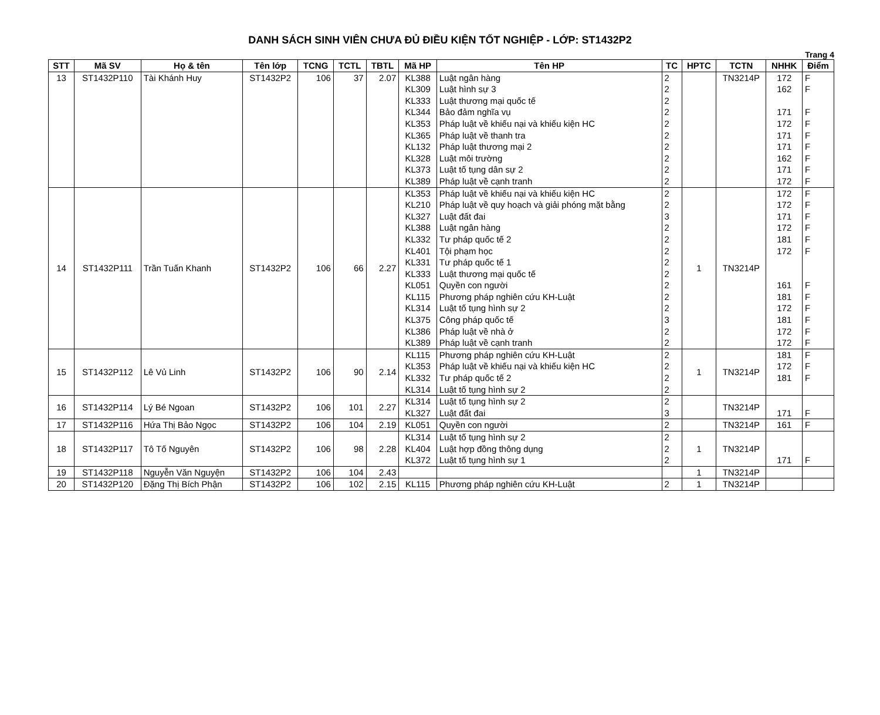DANH SÁCH SINH VIÊN CHƯA ĐỦ ĐIỀU KIỆN TỐT NGHIỆP - LỚP: ST1432P2
Trang 4
| STT | Mã SV | Họ & tên | Tên lớp | TCNG | TCTL | TBTL | Mã HP | Tên HP | TC | HPTC | TCTN | NHHK | Điểm |
| --- | --- | --- | --- | --- | --- | --- | --- | --- | --- | --- | --- | --- | --- |
| 13 | ST1432P110 | Tài Khánh Huy | ST1432P2 | 106 | 37 | 2.07 | KL388 KL309 KL333 KL344 KL353 KL365 KL132 KL328 KL373 KL389 | Luật ngân hàng Luật hình sự 3 Luật thương mại quốc tế Bảo đảm nghĩa vụ Pháp luật về khiếu nại và khiếu kiện HC Pháp luật về thanh tra Pháp luật thương mại 2 Luật môi trường Luật tố tụng dân sự 2 Pháp luật về cạnh tranh | 2 2 2 2 2 2 2 2 2 2 | | TN3214P | 172 162 171 172 171 171 162 171 172 | F F F F F F F F F |
| 14 | ST1432P111 | Trần Tuấn Khanh | ST1432P2 | 106 | 66 | 2.27 | KL353 KL210 KL327 KL388 KL332 KL401 KL331 KL333 KL051 KL115 KL314 KL375 KL386 KL389 | Pháp luật về khiếu nại và khiếu kiện HC Pháp luật về quy hoạch và giải phóng mặt bằng Luật đất đai Luật ngân hàng Tư pháp quốc tế 2 Tội phạm học Tư pháp quốc tế 1 Luật thương mại quốc tế Quyền con người Phương pháp nghiên cứu KH-Luật Luật tố tụng hình sự 2 Công pháp quốc tế Pháp luật về nhà ở Pháp luật về cạnh tranh | 2 2 3 2 2 2 2 2 2 2 2 3 2 2 | 1 | TN3214P | 172 172 171 172 181 172 161 181 172 181 172 172 | F F F F F F F F F F F F |
| 15 | ST1432P112 | Lê Vủ Linh | ST1432P2 | 106 | 90 | 2.14 | KL115 KL353 KL332 KL314 | Phương pháp nghiên cứu KH-Luật Pháp luật về khiếu nại và khiếu kiện HC Tư pháp quốc tế 2 Luật tố tụng hình sự 2 | 2 2 2 2 | 1 | TN3214P | 181 172 181 | F F F |
| 16 | ST1432P114 | Lý Bé Ngoan | ST1432P2 | 106 | 101 | 2.27 | KL314 KL327 | Luật tố tụng hình sự 2 Luật đất đai | 2 3 | | TN3214P | 171 | F |
| 17 | ST1432P116 | Hứa Thị Bảo Ngọc | ST1432P2 | 106 | 104 | 2.19 | KL051 | Quyền con người | 2 | | TN3214P | 161 | F |
| 18 | ST1432P117 | Tô Tố Nguyên | ST1432P2 | 106 | 98 | 2.28 | KL314 KL404 KL372 | Luật tố tụng hình sự 2 Luật hợp đồng thông dụng Luật tố tụng hình sự 1 | 2 2 2 | 1 | TN3214P | 171 | F |
| 19 | ST1432P118 | Nguyễn Văn Nguyện | ST1432P2 | 106 | 104 | 2.43 | | | | 1 | TN3214P | | |
| 20 | ST1432P120 | Đặng Thị Bích Phận | ST1432P2 | 106 | 102 | 2.15 | KL115 | Phương pháp nghiên cứu KH-Luật | 2 | 1 | TN3214P | | |